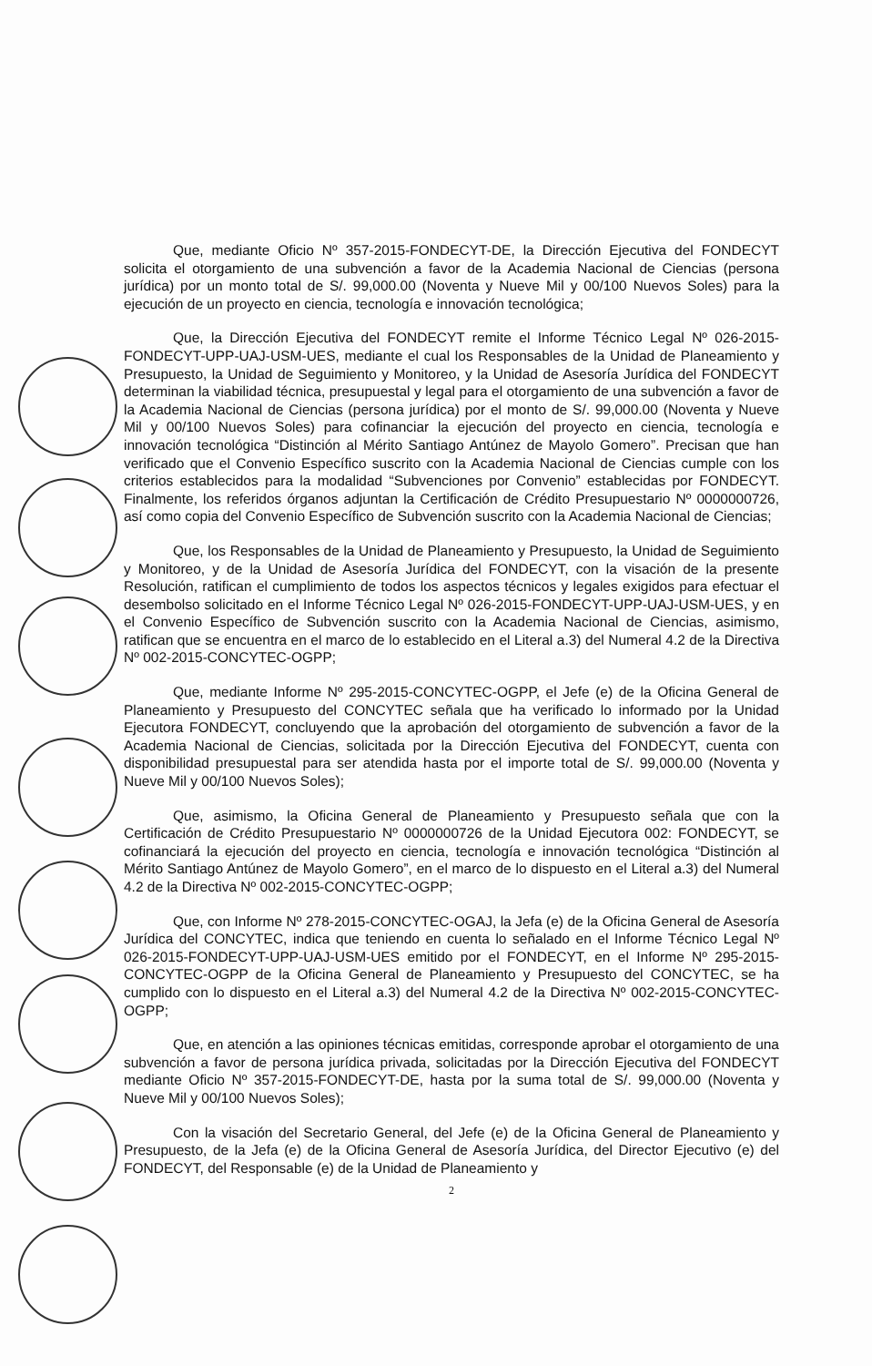Que, mediante Oficio Nº 357-2015-FONDECYT-DE, la Dirección Ejecutiva del FONDECYT solicita el otorgamiento de una subvención a favor de la Academia Nacional de Ciencias (persona jurídica) por un monto total de S/. 99,000.00 (Noventa y Nueve Mil y 00/100 Nuevos Soles) para la ejecución de un proyecto en ciencia, tecnología e innovación tecnológica;
Que, la Dirección Ejecutiva del FONDECYT remite el Informe Técnico Legal Nº 026-2015-FONDECYT-UPP-UAJ-USM-UES, mediante el cual los Responsables de la Unidad de Planeamiento y Presupuesto, la Unidad de Seguimiento y Monitoreo, y la Unidad de Asesoría Jurídica del FONDECYT determinan la viabilidad técnica, presupuestal y legal para el otorgamiento de una subvención a favor de la Academia Nacional de Ciencias (persona jurídica) por el monto de S/. 99,000.00 (Noventa y Nueve Mil y 00/100 Nuevos Soles) para cofinanciar la ejecución del proyecto en ciencia, tecnología e innovación tecnológica “Distinción al Mérito Santiago Antúnez de Mayolo Gomero”. Precisan que han verificado que el Convenio Específico suscrito con la Academia Nacional de Ciencias cumple con los criterios establecidos para la modalidad “Subvenciones por Convenio” establecidas por FONDECYT. Finalmente, los referidos órganos adjuntan la Certificación de Crédito Presupuestario Nº 0000000726, así como copia del Convenio Específico de Subvención suscrito con la Academia Nacional de Ciencias;
Que, los Responsables de la Unidad de Planeamiento y Presupuesto, la Unidad de Seguimiento y Monitoreo, y de la Unidad de Asesoría Jurídica del FONDECYT, con la visación de la presente Resolución, ratifican el cumplimiento de todos los aspectos técnicos y legales exigidos para efectuar el desembolso solicitado en el Informe Técnico Legal Nº 026-2015-FONDECYT-UPP-UAJ-USM-UES, y en el Convenio Específico de Subvención suscrito con la Academia Nacional de Ciencias, asimismo, ratifican que se encuentra en el marco de lo establecido en el Literal a.3) del Numeral 4.2 de la Directiva Nº 002-2015-CONCYTEC-OGPP;
Que, mediante Informe Nº 295-2015-CONCYTEC-OGPP, el Jefe (e) de la Oficina General de Planeamiento y Presupuesto del CONCYTEC señala que ha verificado lo informado por la Unidad Ejecutora FONDECYT, concluyendo que la aprobación del otorgamiento de subvención a favor de la Academia Nacional de Ciencias, solicitada por la Dirección Ejecutiva del FONDECYT, cuenta con disponibilidad presupuestal para ser atendida hasta por el importe total de S/. 99,000.00 (Noventa y Nueve Mil y 00/100 Nuevos Soles);
Que, asimismo, la Oficina General de Planeamiento y Presupuesto señala que con la Certificación de Crédito Presupuestario Nº 0000000726 de la Unidad Ejecutora 002: FONDECYT, se cofinanciará la ejecución del proyecto en ciencia, tecnología e innovación tecnológica “Distinción al Mérito Santiago Antúnez de Mayolo Gomero”, en el marco de lo dispuesto en el Literal a.3) del Numeral 4.2 de la Directiva Nº 002-2015-CONCYTEC-OGPP;
Que, con Informe Nº 278-2015-CONCYTEC-OGAJ, la Jefa (e) de la Oficina General de Asesoría Jurídica del CONCYTEC, indica que teniendo en cuenta lo señalado en el Informe Técnico Legal Nº 026-2015-FONDECYT-UPP-UAJ-USM-UES emitido por el FONDECYT, en el Informe Nº 295-2015-CONCYTEC-OGPP de la Oficina General de Planeamiento y Presupuesto del CONCYTEC, se ha cumplido con lo dispuesto en el Literal a.3) del Numeral 4.2 de la Directiva Nº 002-2015-CONCYTEC-OGPP;
Que, en atención a las opiniones técnicas emitidas, corresponde aprobar el otorgamiento de una subvención a favor de persona jurídica privada, solicitadas por la Dirección Ejecutiva del FONDECYT mediante Oficio Nº 357-2015-FONDECYT-DE, hasta por la suma total de S/. 99,000.00 (Noventa y Nueve Mil y 00/100 Nuevos Soles);
Con la visación del Secretario General, del Jefe (e) de la Oficina General de Planeamiento y Presupuesto, de la Jefa (e) de la Oficina General de Asesoría Jurídica, del Director Ejecutivo (e) del FONDECYT, del Responsable (e) de la Unidad de Planeamiento y
2